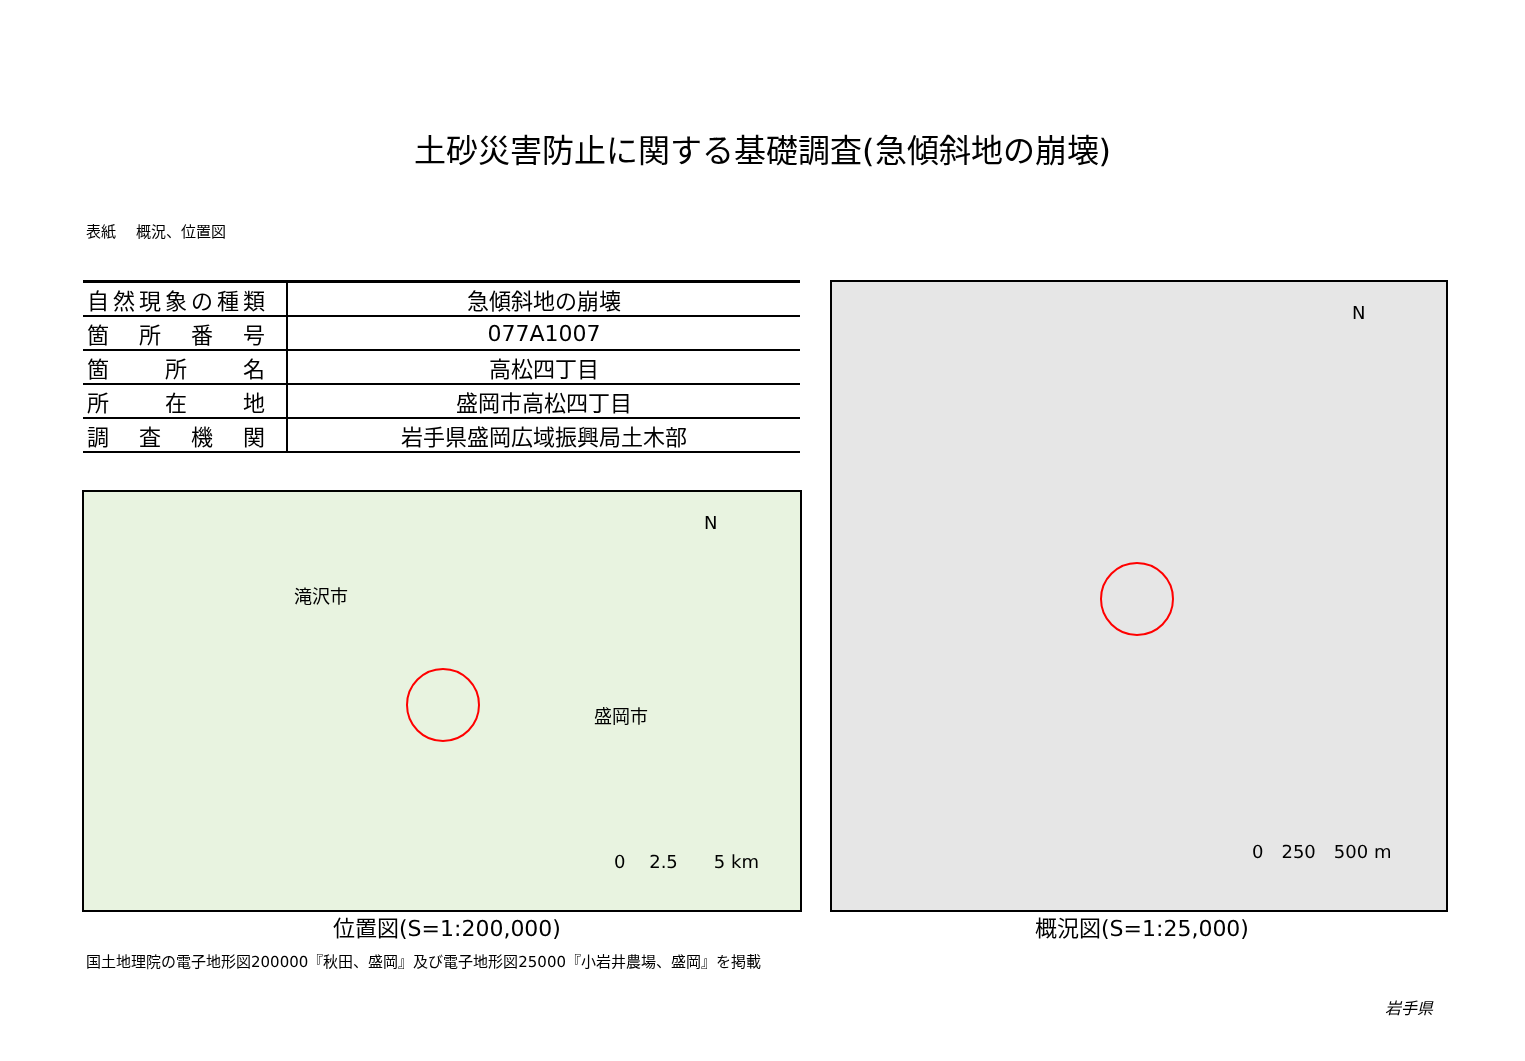土砂災害防止に関する基礎調査(急傾斜地の崩壊)
表紙　 概況、位置図
| 自然現象の種類 | 急傾斜地の崩壊 |
| 箇 所 番 号 | 077A1007 |
| 箇 所 名 | 高松四丁目 |
| 所 在 地 | 盛岡市高松四丁目 |
| 調 査 機 関 | 岩手県盛岡広域振興局土木部 |
滝沢市
盛岡市
N
0　 2.5　　5 km
N
0　250　500 m
位置図(S=1:200,000) 概況図(S=1:25,000)
国土地理院の電子地形図200000『秋田、盛岡』及び電子地形図25000『小岩井農場、盛岡』を掲載
岩手県